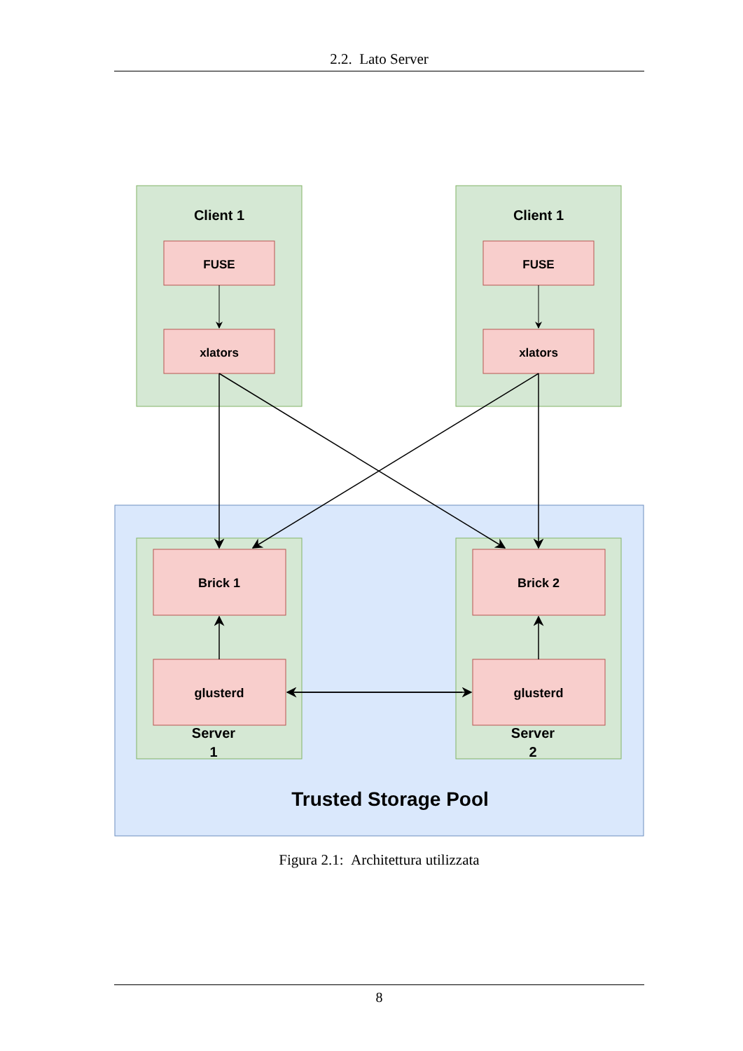2.2. Lato Server
Client 1
Client 1
FUSE
FUSE
xlators
xlators
Brick 1
Brick 2
glusterd
glusterd
Server
1
Server
2
Trusted Storage Pool
Figura 2.1: Architettura utilizzata
8